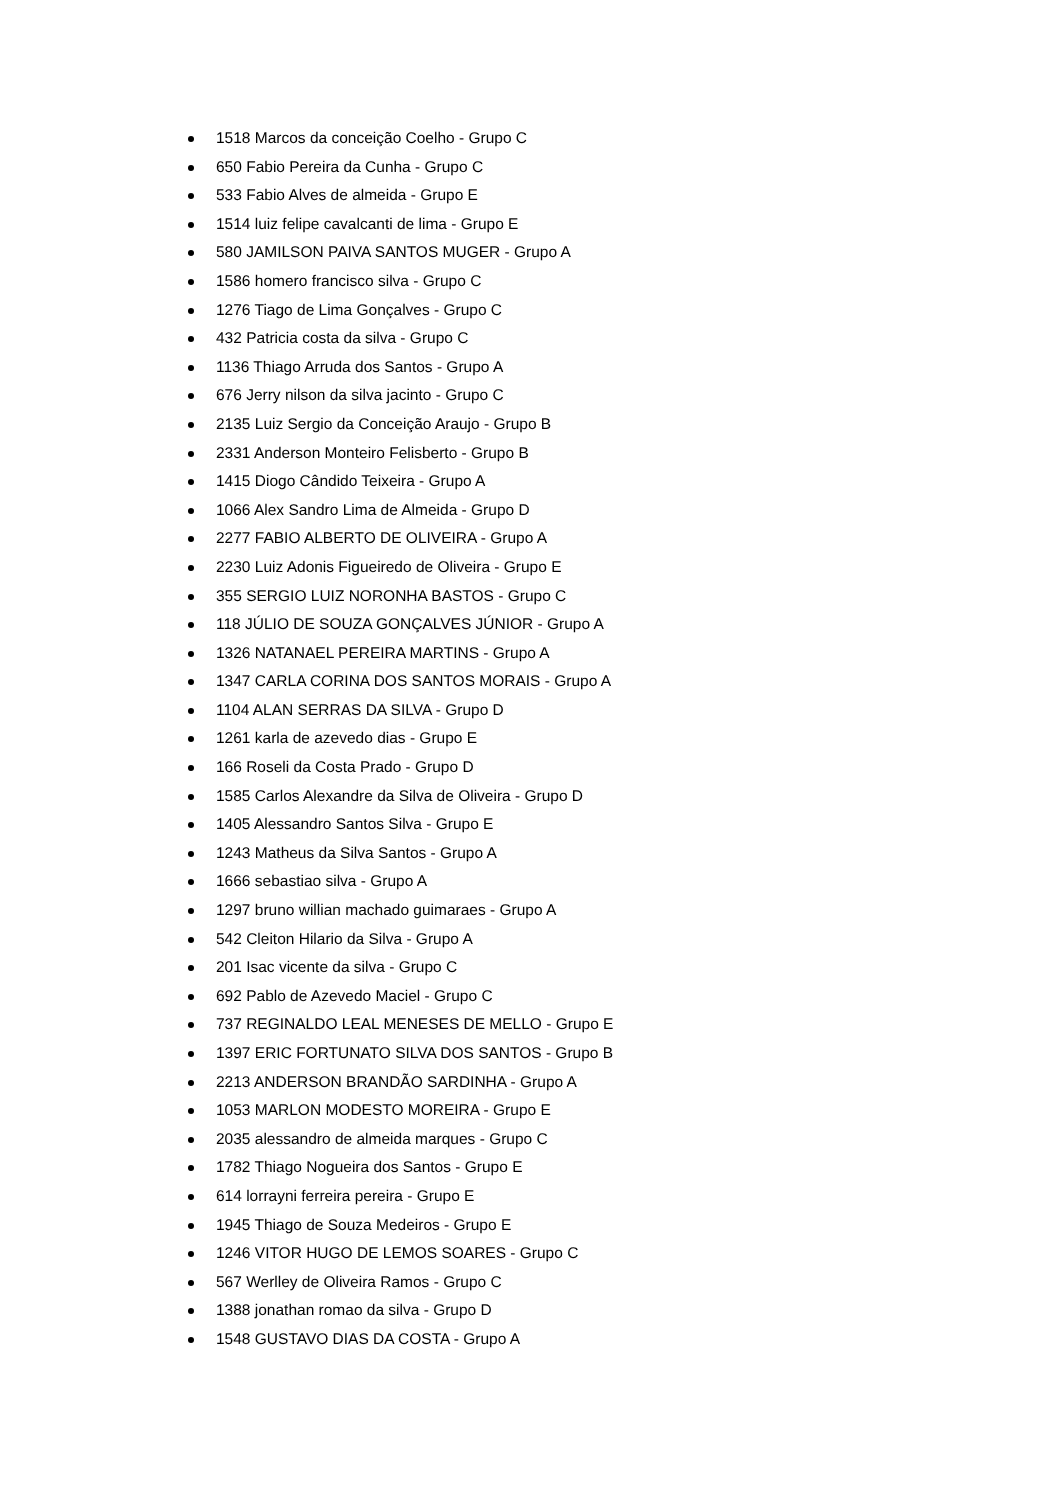1518 Marcos da conceição Coelho - Grupo C
650 Fabio Pereira da Cunha - Grupo C
533 Fabio Alves de almeida - Grupo E
1514 luiz felipe cavalcanti de lima - Grupo E
580 JAMILSON PAIVA SANTOS MUGER - Grupo A
1586 homero francisco silva - Grupo C
1276 Tiago de Lima Gonçalves - Grupo C
432 Patricia costa da silva - Grupo C
1136 Thiago Arruda dos Santos - Grupo A
676 Jerry nilson da silva jacinto - Grupo C
2135 Luiz Sergio da Conceição Araujo - Grupo B
2331 Anderson Monteiro Felisberto - Grupo B
1415 Diogo Cândido Teixeira - Grupo A
1066 Alex Sandro Lima de Almeida - Grupo D
2277 FABIO ALBERTO DE OLIVEIRA - Grupo A
2230 Luiz Adonis Figueiredo de Oliveira - Grupo E
355 SERGIO LUIZ NORONHA BASTOS - Grupo C
118 JÚLIO DE SOUZA GONÇALVES JÚNIOR - Grupo A
1326 NATANAEL PEREIRA MARTINS - Grupo A
1347 CARLA CORINA DOS SANTOS MORAIS - Grupo A
1104 ALAN SERRAS DA SILVA - Grupo D
1261 karla de azevedo dias - Grupo E
166 Roseli da Costa Prado - Grupo D
1585 Carlos Alexandre da Silva de Oliveira - Grupo D
1405 Alessandro Santos Silva - Grupo E
1243 Matheus da Silva Santos - Grupo A
1666 sebastiao silva - Grupo A
1297 bruno willian machado guimaraes - Grupo A
542 Cleiton Hilario da Silva - Grupo A
201 Isac vicente da silva - Grupo C
692 Pablo de Azevedo Maciel - Grupo C
737 REGINALDO LEAL MENESES DE MELLO - Grupo E
1397 ERIC FORTUNATO SILVA DOS SANTOS - Grupo B
2213 ANDERSON BRANDÃO SARDINHA - Grupo A
1053 MARLON MODESTO MOREIRA - Grupo E
2035 alessandro de almeida marques - Grupo C
1782 Thiago Nogueira dos Santos - Grupo E
614 lorrayni ferreira pereira - Grupo E
1945 Thiago de Souza Medeiros - Grupo E
1246 VITOR HUGO DE LEMOS SOARES - Grupo C
567 Werlley de Oliveira Ramos - Grupo C
1388 jonathan romao da silva - Grupo D
1548 GUSTAVO DIAS DA COSTA - Grupo A